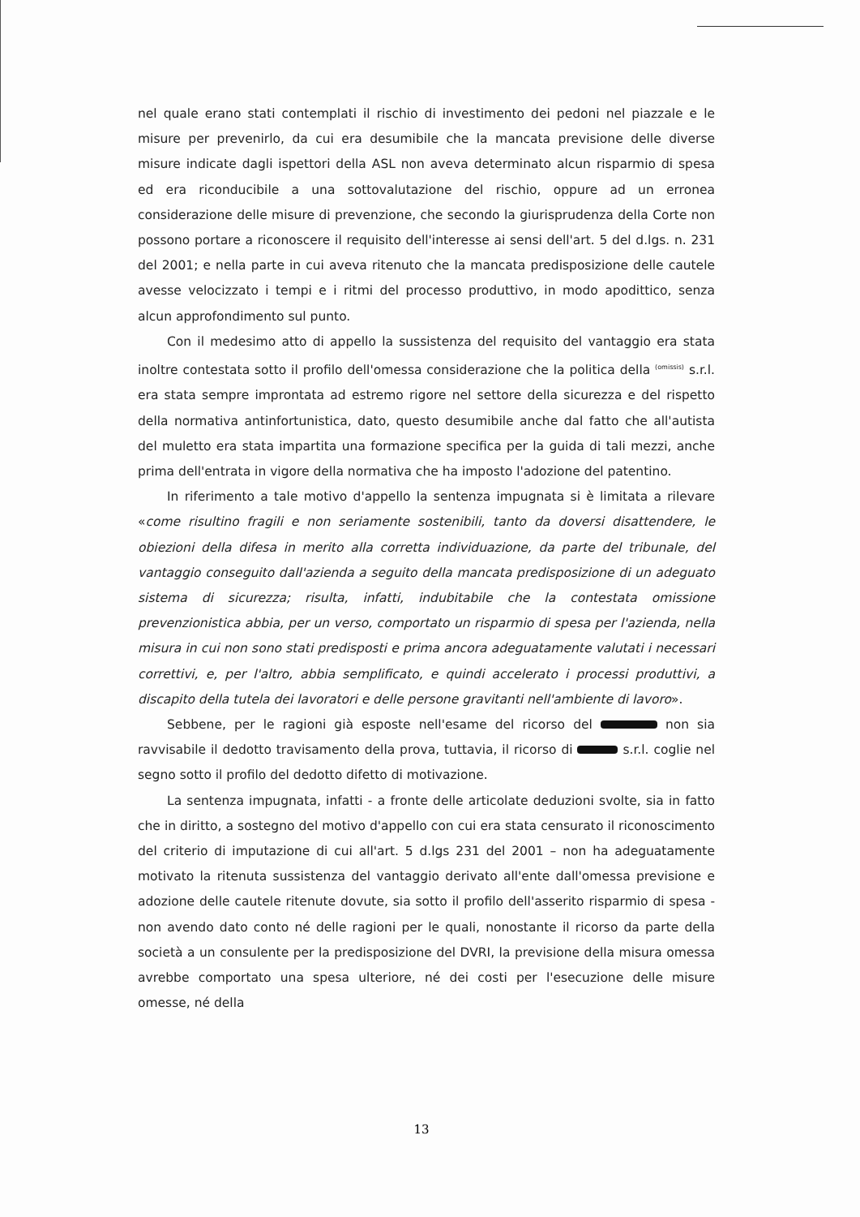nel quale erano stati contemplati il rischio di investimento dei pedoni nel piazzale e le misure per prevenirlo, da cui era desumibile che la mancata previsione delle diverse misure indicate dagli ispettori della ASL non aveva determinato alcun risparmio di spesa ed era riconducibile a una sottovalutazione del rischio, oppure ad un erronea considerazione delle misure di prevenzione, che secondo la giurisprudenza della Corte non possono portare a riconoscere il requisito dell'interesse ai sensi dell'art. 5 del d.lgs. n. 231 del 2001; e nella parte in cui aveva ritenuto che la mancata predisposizione delle cautele avesse velocizzato i tempi e i ritmi del processo produttivo, in modo apodittico, senza alcun approfondimento sul punto.
Con il medesimo atto di appello la sussistenza del requisito del vantaggio era stata inoltre contestata sotto il profilo dell'omessa considerazione che la politica della <sup>(omissis)</sup> s.r.l. era stata sempre improntata ad estremo rigore nel settore della sicurezza e del rispetto della normativa antinfortunistica, dato, questo desumibile anche dal fatto che all'autista del muletto era stata impartita una formazione specifica per la guida di tali mezzi, anche prima dell'entrata in vigore della normativa che ha imposto l'adozione del patentino.
In riferimento a tale motivo d'appello la sentenza impugnata si è limitata a rilevare «come risultino fragili e non seriamente sostenibili, tanto da doversi disattendere, le obiezioni della difesa in merito alla corretta individuazione, da parte del tribunale, del vantaggio conseguito dall'azienda a seguito della mancata predisposizione di un adeguato sistema di sicurezza; risulta, infatti, indubitabile che la contestata omissione prevenzionistica abbia, per un verso, comportato un risparmio di spesa per l'azienda, nella misura in cui non sono stati predisposti e prima ancora adeguatamente valutati i necessari correttivi, e, per l'altro, abbia semplificato, e quindi accelerato i processi produttivi, a discapito della tutela dei lavoratori e delle persone gravitanti nell'ambiente di lavoro».
Sebbene, per le ragioni già esposte nell'esame del ricorso del non sia ravvisabile il dedotto travisamento della prova, tuttavia, il ricorso di s.r.l. coglie nel segno sotto il profilo del dedotto difetto di motivazione.
La sentenza impugnata, infatti - a fronte delle articolate deduzioni svolte, sia in fatto che in diritto, a sostegno del motivo d'appello con cui era stata censurato il riconoscimento del criterio di imputazione di cui all'art. 5 d.lgs 231 del 2001 – non ha adeguatamente motivato la ritenuta sussistenza del vantaggio derivato all'ente dall'omessa previsione e adozione delle cautele ritenute dovute, sia sotto il profilo dell'asserito risparmio di spesa - non avendo dato conto né delle ragioni per le quali, nonostante il ricorso da parte della società a un consulente per la predisposizione del DVRI, la previsione della misura omessa avrebbe comportato una spesa ulteriore, né dei costi per l'esecuzione delle misure omesse, né della
13